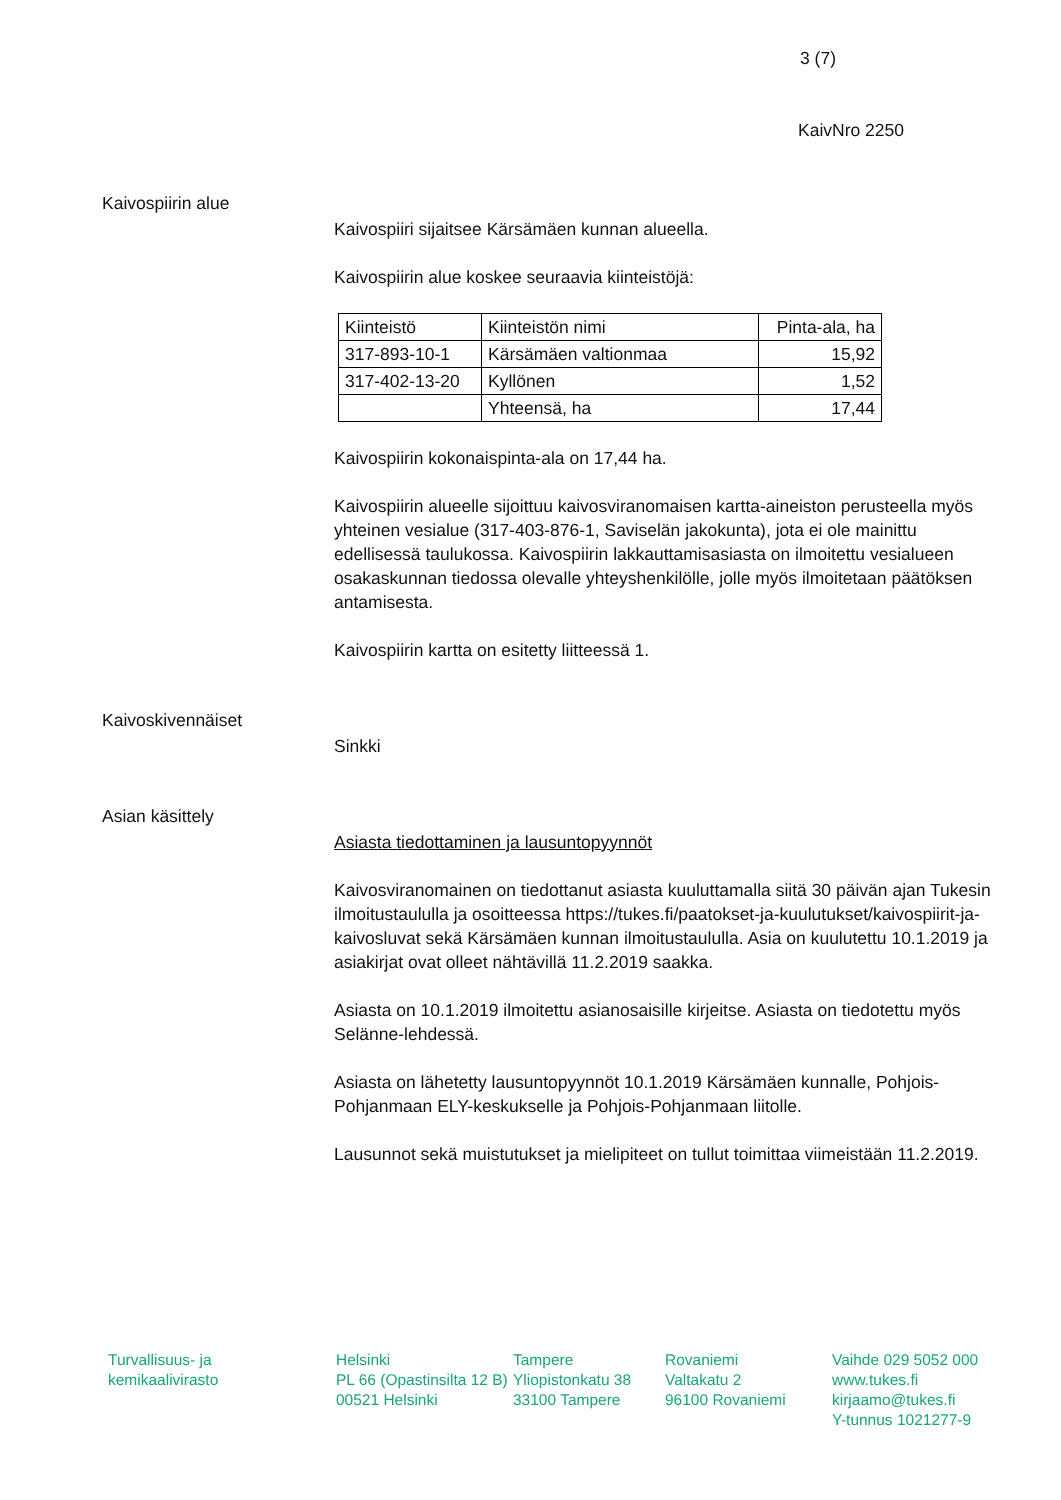3 (7)
KaivNro 2250
Kaivospiirin alue
Kaivospiiri sijaitsee Kärsämäen kunnan alueella.
Kaivospiirin alue koskee seuraavia kiinteistöjä:
| Kiinteistö | Kiinteistön nimi | Pinta-ala, ha |
| 317-893-10-1 | Kärsämäen valtionmaa | 15,92 |
| 317-402-13-20 | Kyllönen | 1,52 |
| | Yhteensä, ha | 17,44 |
Kaivospiirin kokonaispinta-ala on 17,44 ha.
Kaivospiirin alueelle sijoittuu kaivosviranomaisen kartta-aineiston perusteella myös yhteinen vesialue (317-403-876-1, Saviselän jakokunta), jota ei ole mainittu edellisessä taulukossa. Kaivospiirin lakkauttamisasiasta on ilmoitettu vesialueen osakaskunnan tiedossa olevalle yhteyshenkilölle, jolle myös ilmoitetaan päätöksen antamisesta.
Kaivospiirin kartta on esitetty liitteessä 1.
Kaivoskivennäiset
Sinkki
Asian käsittely
Asiasta tiedottaminen ja lausuntopyynnöt
Kaivosviranomainen on tiedottanut asiasta kuuluttamalla siitä 30 päivän ajan Tukesin ilmoitustaululla ja osoitteessa https://tukes.fi/paatokset-ja-kuulutukset/kaivospiirit-ja-kaivosluvat sekä Kärsämäen kunnan ilmoitustaululla. Asia on kuulutettu 10.1.2019 ja asiakirjat ovat olleet nähtävillä 11.2.2019 saakka.
Asiasta on 10.1.2019 ilmoitettu asianosaisille kirjeitse. Asiasta on tiedotettu myös Selänne-lehdessä.
Asiasta on lähetetty lausuntopyynnöt 10.1.2019 Kärsämäen kunnalle, Pohjois-Pohjanmaan ELY-keskukselle ja Pohjois-Pohjanmaan liitolle.
Lausunnot sekä muistutukset ja mielipiteet on tullut toimittaa viimeistään 11.2.2019.
Turvallisuus- ja
kemikaalivirasto
Helsinki
PL 66 (Opastinsilta 12 B)
00521 Helsinki
Tampere
Yliopistonkatu 38
33100 Tampere
Rovaniemi
Valtakatu 2
96100 Rovaniemi
Vaihde 029 5052 000
www.tukes.fi
kirjaamo@tukes.fi
Y-tunnus 1021277-9